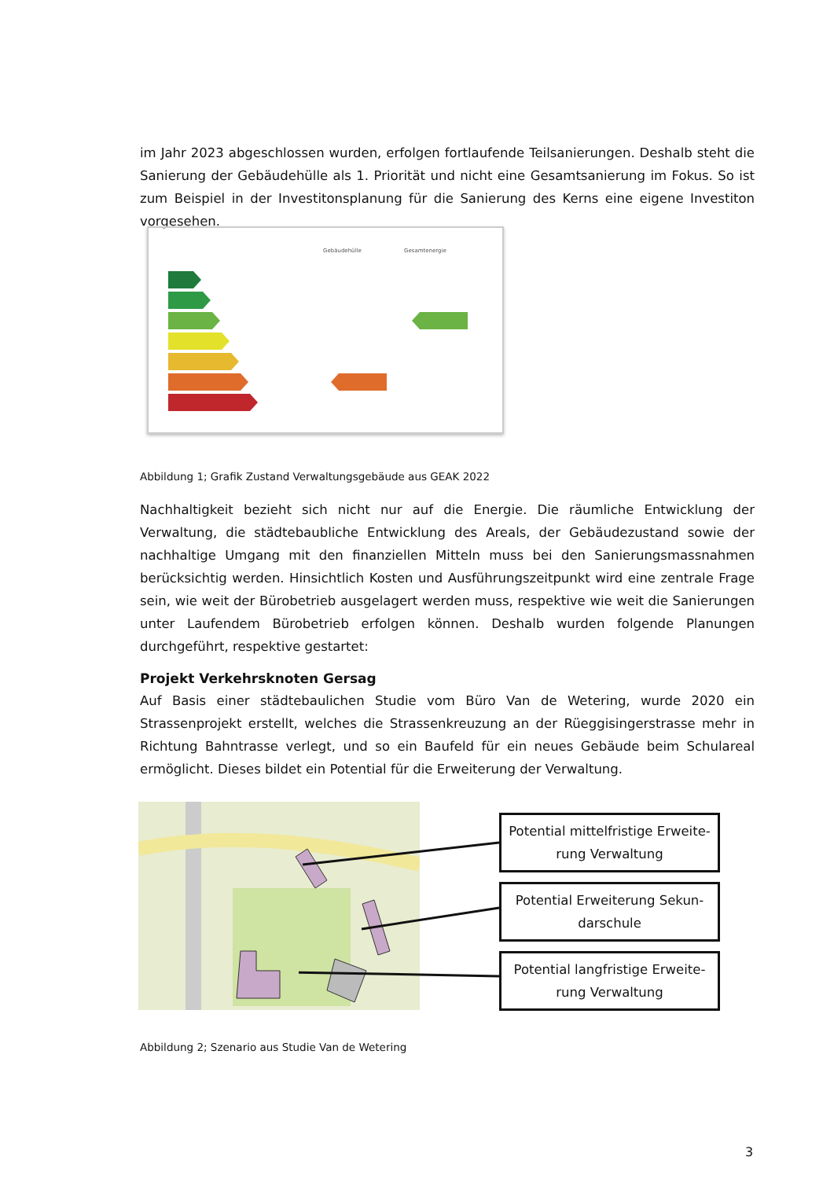im Jahr 2023 abgeschlossen wurden, erfolgen fortlaufende Teilsanierungen. Deshalb steht die Sanierung der Gebäudehülle als 1. Priorität und nicht eine Gesamtsanierung im Fokus. So ist zum Beispiel in der Investitonsplanung für die Sanierung des Kerns eine eigene Investiton vorgesehen.
Gebäudehülle
Gesamtenergie
Abbildung 1; Grafik Zustand Verwaltungsgebäude aus GEAK 2022
Nachhaltigkeit bezieht sich nicht nur auf die Energie. Die räumliche Entwicklung der Verwaltung, die städtebaubliche Entwicklung des Areals, der Gebäudezustand sowie der nachhaltige Umgang mit den finanziellen Mitteln muss bei den Sanierungsmassnahmen berücksichtig werden. Hinsicht­lich Kosten und Ausführungszeitpunkt wird eine zentrale Frage sein, wie weit der Bürobetrieb aus­gelagert werden muss, respektive wie weit die Sanierungen unter Laufendem Bürobetrieb erfolgen können. Deshalb wurden folgende Planungen durchgeführt, respektive gestartet:
Projekt Verkehrsknoten Gersag
Auf Basis einer städtebaulichen Studie vom Büro Van de Wetering, wurde 2020 ein Strassenprojekt erstellt, welches die Strassenkreuzung an der Rüeggisingerstrasse mehr in Richtung Bahntrasse verlegt, und so ein Baufeld für ein neues Gebäude beim Schulareal ermöglicht. Dieses bildet ein Potential für die Erweiterung der Verwaltung.
Potential mittelfristige Erweite­rung Verwaltung
Potential Erweiterung Sekun­darschule
Potential langfristige Erweite­rung Verwaltung
Abbildung 2; Szenario aus Studie Van de Wetering
3